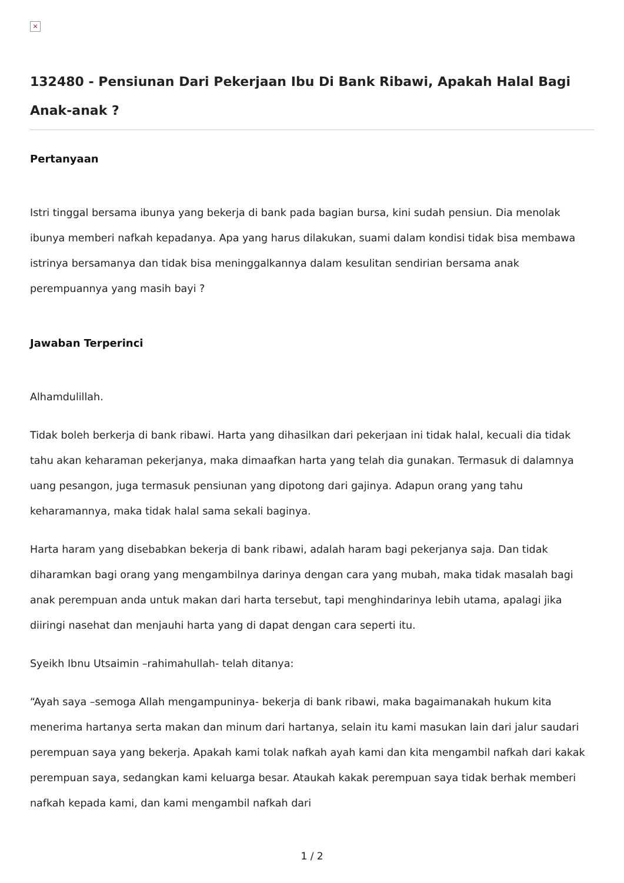×
132480 - Pensiunan Dari Pekerjaan Ibu Di Bank Ribawi, Apakah Halal Bagi Anak-anak ?
Pertanyaan
Istri tinggal bersama ibunya yang bekerja di bank pada bagian bursa, kini sudah pensiun. Dia menolak ibunya memberi nafkah kepadanya. Apa yang harus dilakukan, suami dalam kondisi tidak bisa membawa istrinya bersamanya dan tidak bisa meninggalkannya dalam kesulitan sendirian bersama anak perempuannya yang masih bayi ?
Jawaban Terperinci
Alhamdulillah.
Tidak boleh berkerja di bank ribawi. Harta yang dihasilkan dari pekerjaan ini tidak halal, kecuali dia tidak tahu akan keharaman pekerjanya, maka dimaafkan harta yang telah dia gunakan. Termasuk di dalamnya uang pesangon, juga termasuk pensiunan yang dipotong dari gajinya. Adapun orang yang tahu keharamannya, maka tidak halal sama sekali baginya.
Harta haram yang disebabkan bekerja di bank ribawi, adalah haram bagi pekerjanya saja. Dan tidak diharamkan bagi orang yang mengambilnya darinya dengan cara yang mubah, maka tidak masalah bagi anak perempuan anda untuk makan dari harta tersebut, tapi menghindarinya lebih utama, apalagi jika diiringi nasehat dan menjauhi harta yang di dapat dengan cara seperti itu.
Syeikh Ibnu Utsaimin –rahimahullah- telah ditanya:
“Ayah saya –semoga Allah mengampuninya- bekerja di bank ribawi, maka bagaimanakah hukum kita menerima hartanya serta makan dan minum dari hartanya, selain itu kami masukan lain dari jalur saudari perempuan saya yang bekerja. Apakah kami tolak nafkah ayah kami dan kita mengambil nafkah dari kakak perempuan saya, sedangkan kami keluarga besar. Ataukah kakak perempuan saya tidak berhak memberi nafkah kepada kami, dan kami mengambil nafkah dari
1 / 2